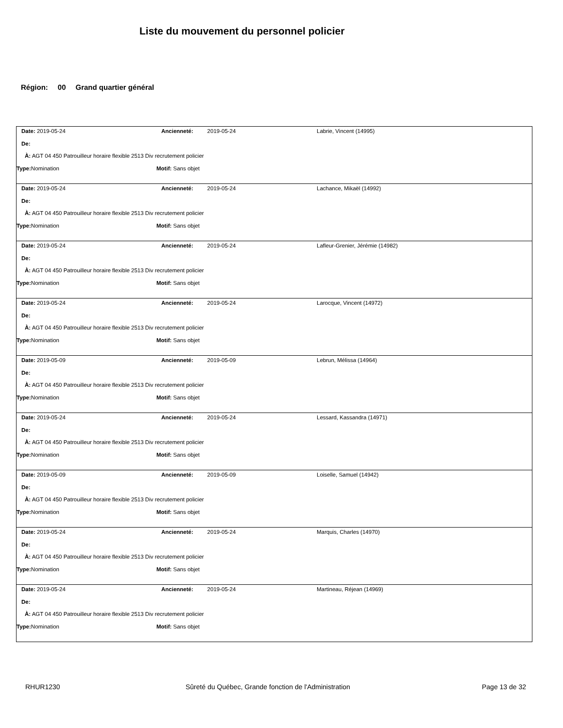Liste du mouvement du personnel policier
Région: 00 Grand quartier général
Date: 2019-05-24 Ancienneté: 2019-05-24 Labrie, Vincent (14995)
De:
À: AGT 04 450 Patrouilleur horaire flexible 2513 Div recrutement policier
Type: Nomination Motif: Sans objet
Date: 2019-05-24 Ancienneté: 2019-05-24 Lachance, Mikaël (14992)
De:
À: AGT 04 450 Patrouilleur horaire flexible 2513 Div recrutement policier
Type: Nomination Motif: Sans objet
Date: 2019-05-24 Ancienneté: 2019-05-24 Lafleur-Grenier, Jérémie (14982)
De:
À: AGT 04 450 Patrouilleur horaire flexible 2513 Div recrutement policier
Type: Nomination Motif: Sans objet
Date: 2019-05-24 Ancienneté: 2019-05-24 Larocque, Vincent (14972)
De:
À: AGT 04 450 Patrouilleur horaire flexible 2513 Div recrutement policier
Type: Nomination Motif: Sans objet
Date: 2019-05-09 Ancienneté: 2019-05-09 Lebrun, Mélissa (14964)
De:
À: AGT 04 450 Patrouilleur horaire flexible 2513 Div recrutement policier
Type: Nomination Motif: Sans objet
Date: 2019-05-24 Ancienneté: 2019-05-24 Lessard, Kassandra (14971)
De:
À: AGT 04 450 Patrouilleur horaire flexible 2513 Div recrutement policier
Type: Nomination Motif: Sans objet
Date: 2019-05-09 Ancienneté: 2019-05-09 Loiselle, Samuel (14942)
De:
À: AGT 04 450 Patrouilleur horaire flexible 2513 Div recrutement policier
Type: Nomination Motif: Sans objet
Date: 2019-05-24 Ancienneté: 2019-05-24 Marquis, Charles (14970)
De:
À: AGT 04 450 Patrouilleur horaire flexible 2513 Div recrutement policier
Type: Nomination Motif: Sans objet
Date: 2019-05-24 Ancienneté: 2019-05-24 Martineau, Réjean (14969)
De:
À: AGT 04 450 Patrouilleur horaire flexible 2513 Div recrutement policier
Type: Nomination Motif: Sans objet
RHUR1230 Sûreté du Québec, Grande fonction de l'Administration Page 13 de 32